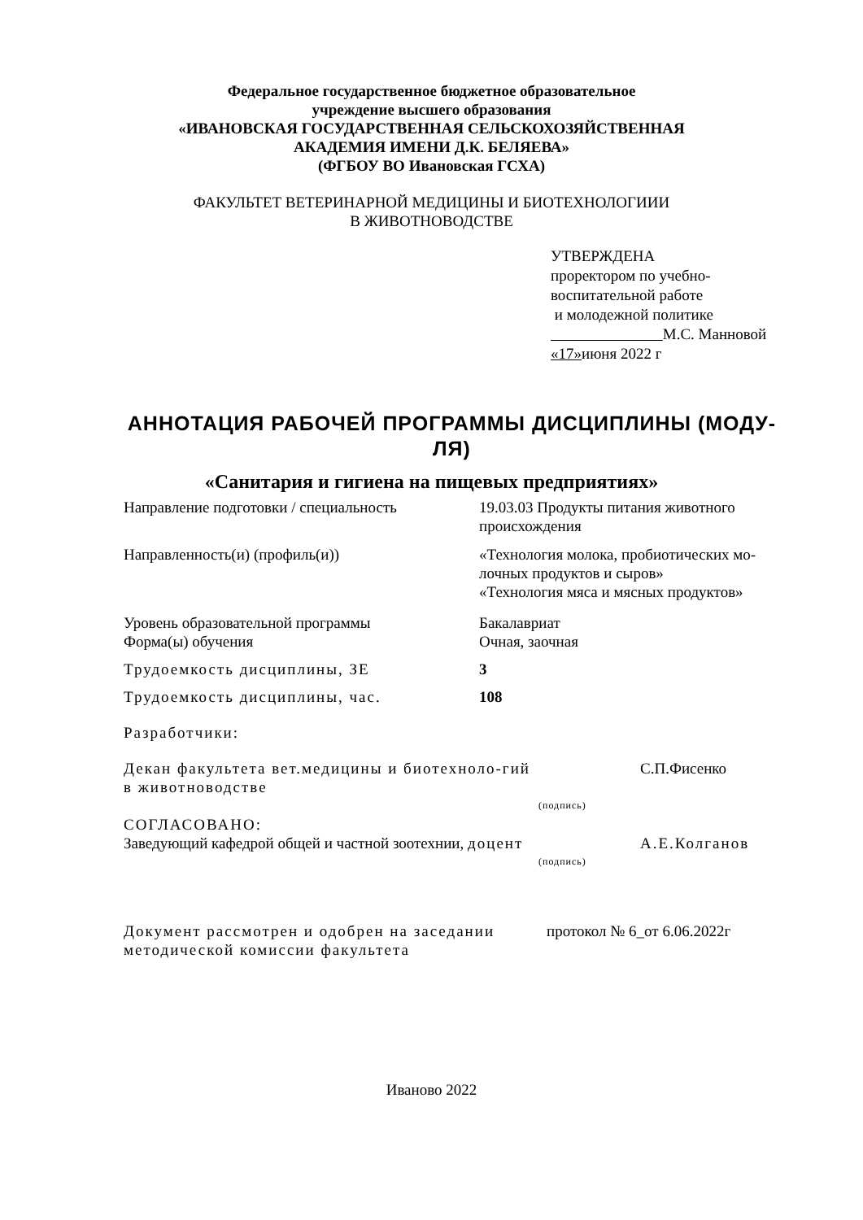Федеральное государственное бюджетное образовательное
учреждение высшего образования
«ИВАНОВСКАЯ ГОСУДАРСТВЕННАЯ СЕЛЬСКОХОЗЯЙСТВЕННАЯ
АКАДЕМИЯ ИМЕНИ Д.К. БЕЛЯЕВА»
(ФГБОУ ВО Ивановская ГСХА)
ФАКУЛЬТЕТ ВЕТЕРИНАРНОЙ МЕДИЦИНЫ И БИОТЕХНОЛОГИИИ
В ЖИВОТНОВОДСТВЕ
УТВЕРЖДЕНА
проректором по учебно-
воспитательной работе
и молодежной политике
М.С. Манновой
«17»июня 2022 г
АННОТАЦИЯ РАБОЧЕЙ ПРОГРАММЫ ДИСЦИПЛИНЫ (МОДУ-ЛЯ)
«Санитария и гигиена на пищевых предприятиях»
| Направление подготовки / специальность | 19.03.03 Продукты питания животного происхождения |
| Направленность(и) (профиль(и)) | «Технология молока, пробиотических мо-лочных продуктов и сыров» «Технология мяса и мясных продуктов» |
| Уровень образовательной программы | Бакалавриат |
| Форма(ы) обучения | Очная, заочная |
| Трудоемкость дисциплины, ЗЕ | 3 |
| Трудоемкость дисциплины, час. | 108 |
| Разработчики: | |
| Декан факультета вет.медицины и биотехноло-гий в животноводстве | | С.П.Фисенко |
| | (подпись) | |
| СОГЛАСОВАНО: | | |
| Заведующий кафедрой общей и частной зоотехнии, доцент | | А.Е.Колганов |
| | (подпись) | |
| Документ рассмотрен и одобрен на заседании методической комиссии факультета | протокол № 6_от 6.06.2022г |
Иваново 2022